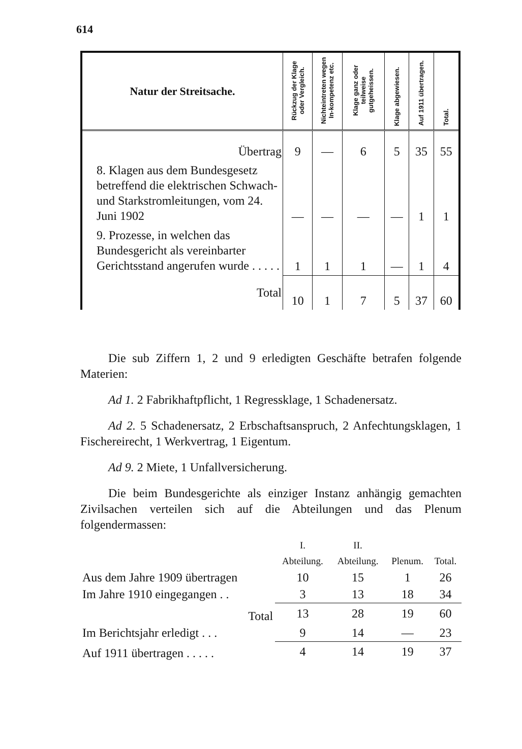614
| Natur der Streitsache. | Rückzug der Klage oder Vergleich. | Nichteintreten wegen In-kompetenz etc. | Klage ganz oder teilweise gutgeheissen. | Klage abgewiesen. | Auf 1911 übertragen. | Total. |
| --- | --- | --- | --- | --- | --- | --- |
| Übertrag | 9 | — | 6 | 5 | 35 | 55 |
| 8. Klagen aus dem Bundesgesetz betreffend die elektrischen Schwach- und Starkstromleitungen, vom 24. Juni 1902 | — | — | — | — | 1 | 1 |
| 9. Prozesse, in welchen das Bundesgericht als vereinbarter Gerichtsstand angerufen wurde . . . . . | 1 | 1 | 1 | — | 1 | 4 |
| Total | 10 | 1 | 7 | 5 | 37 | 60 |
Die sub Ziffern 1, 2 und 9 erledigten Geschäfte betrafen folgende Materien:
Ad 1. 2 Fabrikhaftpflicht, 1 Regressklage, 1 Schadenersatz.
Ad 2. 5 Schadenersatz, 2 Erbschaftsanspruch, 2 Anfechtungsklagen, 1 Fischereirecht, 1 Werkvertrag, 1 Eigentum.
Ad 9. 2 Miete, 1 Unfallversicherung.
Die beim Bundesgerichte als einziger Instanz anhängig gemachten Zivilsachen verteilen sich auf die Abteilungen und das Plenum folgendermassen:
| | I. Abteilung. | II. Abteilung. | Plenum. | Total. |
| --- | --- | --- | --- | --- |
| Aus dem Jahre 1909 übertragen | 10 | 15 | 1 | 26 |
| Im Jahre 1910 eingegangen . . | 3 | 13 | 18 | 34 |
| Total | 13 | 28 | 19 | 60 |
| Im Berichtsjahr erledigt . . . | 9 | 14 | — | 23 |
| Auf 1911 übertragen . . . . . | 4 | 14 | 19 | 37 |